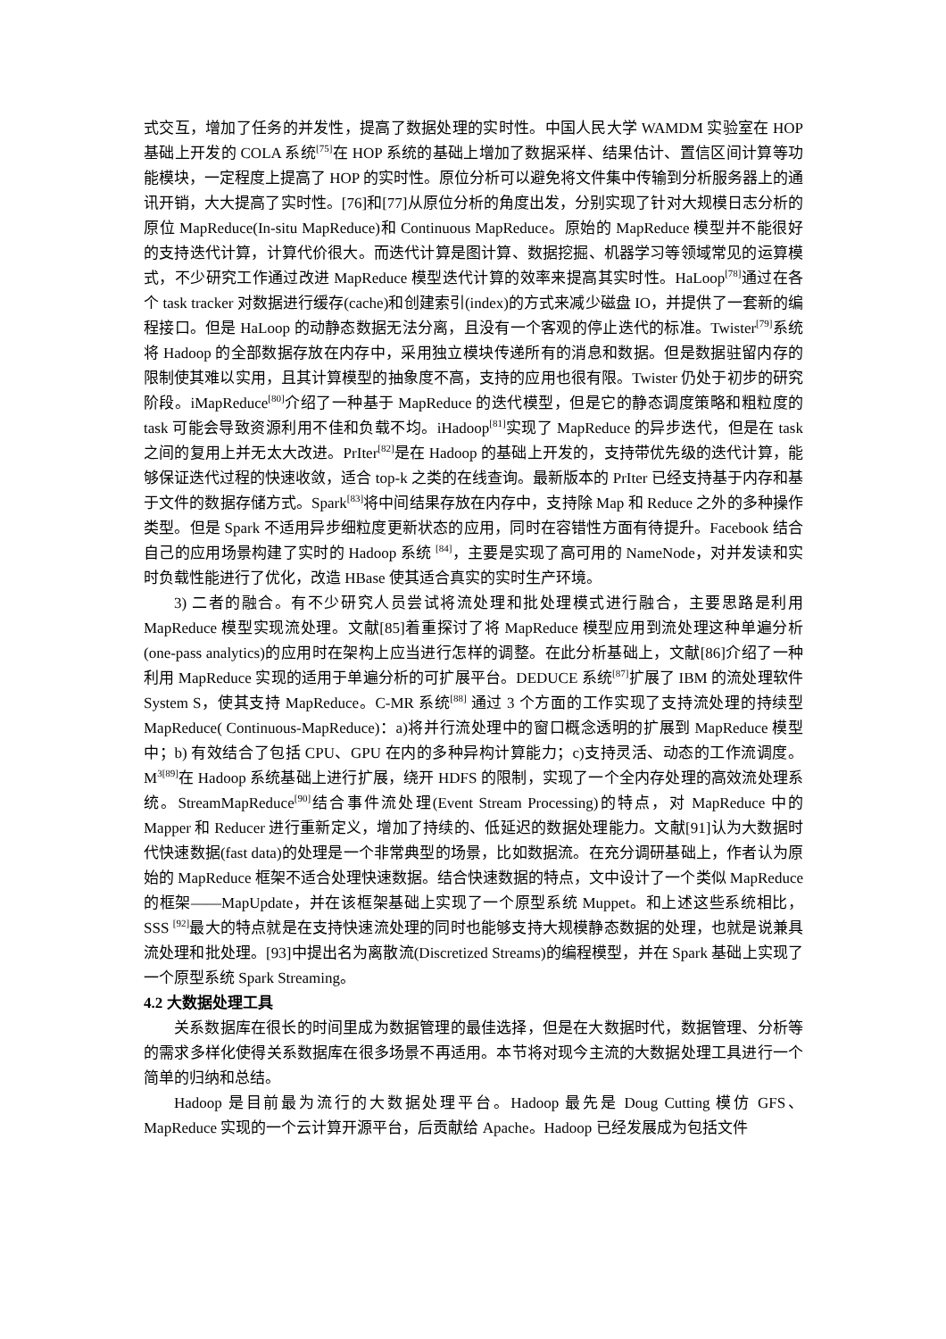式交互，增加了任务的并发性，提高了数据处理的实时性。中国人民大学 WAMDM 实验室在 HOP 基础上开发的 COLA 系统<sup>[75]</sup>在 HOP 系统的基础上增加了数据采样、结果估计、置信区间计算等功能模块，一定程度上提高了 HOP 的实时性。原位分析可以避免将文件集中传输到分析服务器上的通讯开销，大大提高了实时性。[76]和[77]从原位分析的角度出发，分别实现了针对大规模日志分析的原位 MapReduce(In-situ MapReduce)和 Continuous MapReduce。原始的 MapReduce 模型并不能很好的支持迭代计算，计算代价很大。而迭代计算是图计算、数据挖掘、机器学习等领域常见的运算模式，不少研究工作通过改进 MapReduce 模型迭代计算的效率来提高其实时性。HaLoop<sup>[78]</sup>通过在各个 task tracker 对数据进行缓存(cache)和创建索引(index)的方式来减少磁盘 IO，并提供了一套新的编程接口。但是 HaLoop 的动静态数据无法分离，且没有一个客观的停止迭代的标准。Twister<sup>[79]</sup>系统将 Hadoop 的全部数据存放在内存中，采用独立模块传递所有的消息和数据。但是数据驻留内存的限制使其难以实用，且其计算模型的抽象度不高，支持的应用也很有限。Twister 仍处于初步的研究阶段。iMapReduce<sup>[80]</sup>介绍了一种基于 MapReduce 的迭代模型，但是它的静态调度策略和粗粒度的 task 可能会导致资源利用不佳和负载不均。iHadoop<sup>[81]</sup>实现了 MapReduce 的异步迭代，但是在 task 之间的复用上并无太大改进。PrIter<sup>[82]</sup>是在 Hadoop 的基础上开发的，支持带优先级的迭代计算，能够保证迭代过程的快速收敛，适合 top-k 之类的在线查询。最新版本的 PrIter 已经支持基于内存和基于文件的数据存储方式。Spark<sup>[83]</sup>将中间结果存放在内存中，支持除 Map 和 Reduce 之外的多种操作类型。但是 Spark 不适用异步细粒度更新状态的应用，同时在容错性方面有待提升。Facebook 结合自己的应用场景构建了实时的 Hadoop 系统 <sup>[84]</sup>，主要是实现了高可用的 NameNode，对并发读和实时负载性能进行了优化，改造 HBase 使其适合真实的实时生产环境。
3) 二者的融合。有不少研究人员尝试将流处理和批处理模式进行融合，主要思路是利用 MapReduce 模型实现流处理。文献[85]着重探讨了将 MapReduce 模型应用到流处理这种单遍分析(one-pass analytics)的应用时在架构上应当进行怎样的调整。在此分析基础上，文献[86]介绍了一种利用 MapReduce 实现的适用于单遍分析的可扩展平台。DEDUCE 系统<sup>[87]</sup>扩展了 IBM 的流处理软件 System S，使其支持 MapReduce。C-MR 系统<sup>[88]</sup> 通过 3 个方面的工作实现了支持流处理的持续型 MapReduce( Continuous-MapReduce)：a)将并行流处理中的窗口概念透明的扩展到 MapReduce 模型中；b) 有效结合了包括 CPU、GPU 在内的多种异构计算能力；c)支持灵活、动态的工作流调度。M<sup>3[89]</sup>在 Hadoop 系统基础上进行扩展，绕开 HDFS 的限制，实现了一个全内存处理的高效流处理系统。StreamMapReduce<sup>[90]</sup>结合事件流处理(Event Stream Processing)的特点，对 MapReduce 中的 Mapper 和 Reducer 进行重新定义，增加了持续的、低延迟的数据处理能力。文献[91]认为大数据时代快速数据(fast data)的处理是一个非常典型的场景，比如数据流。在充分调研基础上，作者认为原始的 MapReduce 框架不适合处理快速数据。结合快速数据的特点，文中设计了一个类似 MapReduce 的框架——MapUpdate，并在该框架基础上实现了一个原型系统 Muppet。和上述这些系统相比，SSS <sup>[92]</sup>最大的特点就是在支持快速流处理的同时也能够支持大规模静态数据的处理，也就是说兼具流处理和批处理。[93]中提出名为离散流(Discretized Streams)的编程模型，并在 Spark 基础上实现了一个原型系统 Spark Streaming。
4.2 大数据处理工具
关系数据库在很长的时间里成为数据管理的最佳选择，但是在大数据时代，数据管理、分析等的需求多样化使得关系数据库在很多场景不再适用。本节将对现今主流的大数据处理工具进行一个简单的归纳和总结。
Hadoop 是目前最为流行的大数据处理平台。Hadoop 最先是 Doug Cutting 模仿 GFS、MapReduce 实现的一个云计算开源平台，后贡献给 Apache。Hadoop 已经发展成为包括文件